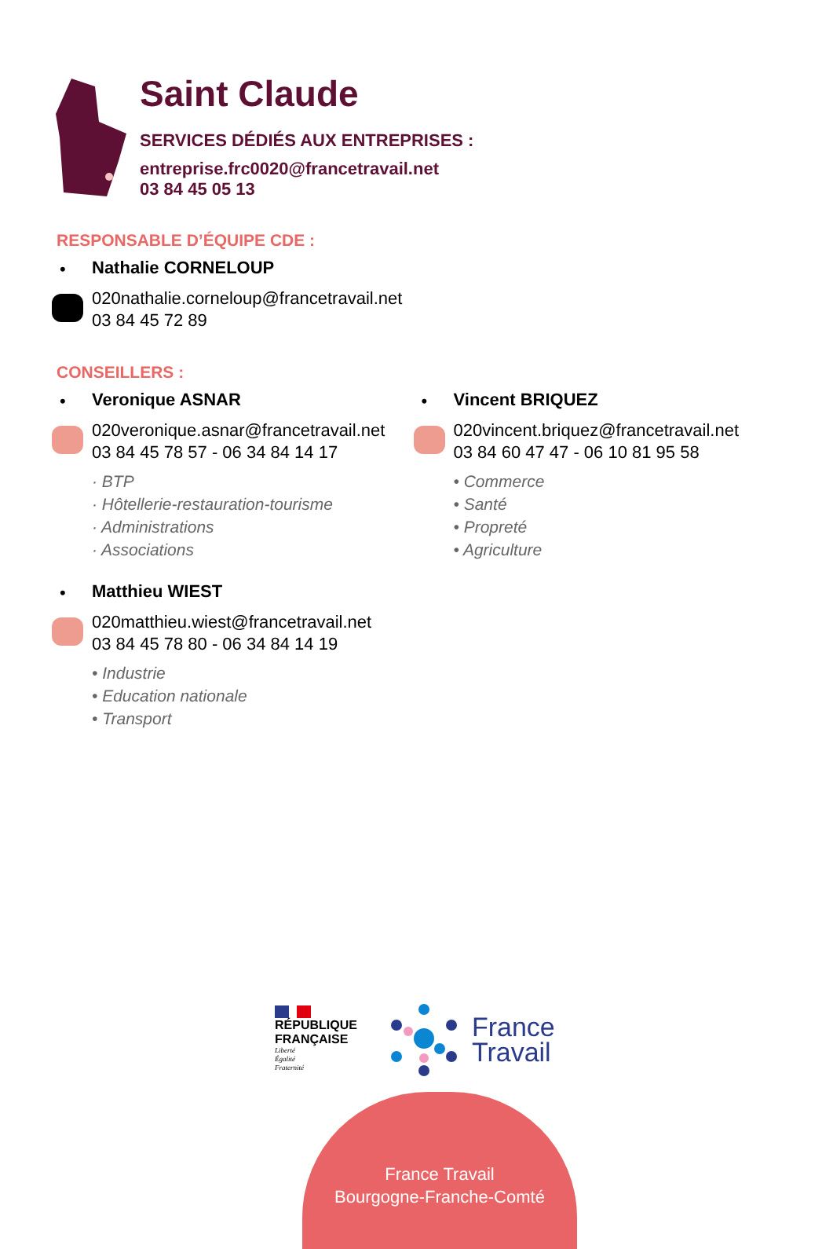Saint Claude
SERVICES DÉDIÉS AUX ENTREPRISES :
entreprise.frc0020@francetravail.net
03 84 45 05 13
RESPONSABLE D’ÉQUIPE CDE :
•
Nathalie CORNELOUP
020nathalie.corneloup@francetravail.net
03 84 45 72 89
CONSEILLERS :
•
Veronique ASNAR
020veronique.asnar@francetravail.net
03 84 45 78 57 - 06 34 84 14 17
· BTP
· Hôtellerie-restauration-tourisme
· Administrations
· Associations
•
Matthieu WIEST
020matthieu.wiest@francetravail.net
03 84 45 78 80 - 06 34 84 14 19
• Industrie
• Education nationale
• Transport
•
Vincent BRIQUEZ
020vincent.briquez@francetravail.net
03 84 60 47 47 - 06 10 81 95 58
• Commerce
• Santé
• Propreté
• Agriculture
RÉPUBLIQUE
FRANÇAISE
Liberté
Égalité
Fraternité
France
Travail
France Travail
Bourgogne-Franche-Comté